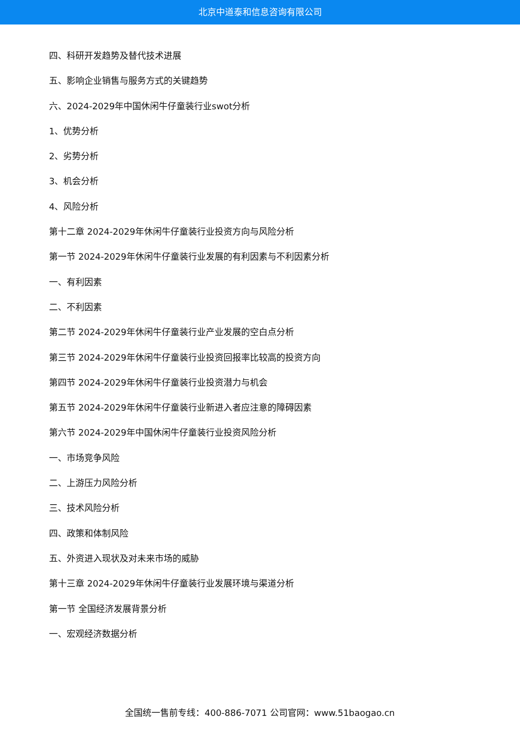北京中道泰和信息咨询有限公司
四、科研开发趋势及替代技术进展
五、影响企业销售与服务方式的关键趋势
六、2024-2029年中国休闲牛仔童装行业swot分析
1、优势分析
2、劣势分析
3、机会分析
4、风险分析
第十二章 2024-2029年休闲牛仔童装行业投资方向与风险分析
第一节 2024-2029年休闲牛仔童装行业发展的有利因素与不利因素分析
一、有利因素
二、不利因素
第二节 2024-2029年休闲牛仔童装行业产业发展的空白点分析
第三节 2024-2029年休闲牛仔童装行业投资回报率比较高的投资方向
第四节 2024-2029年休闲牛仔童装行业投资潜力与机会
第五节 2024-2029年休闲牛仔童装行业新进入者应注意的障碍因素
第六节 2024-2029年中国休闲牛仔童装行业投资风险分析
一、市场竞争风险
二、上游压力风险分析
三、技术风险分析
四、政策和体制风险
五、外资进入现状及对未来市场的威胁
第十三章 2024-2029年休闲牛仔童装行业发展环境与渠道分析
第一节 全国经济发展背景分析
一、宏观经济数据分析
全国统一售前专线：400-886-7071 公司官网：www.51baogao.cn